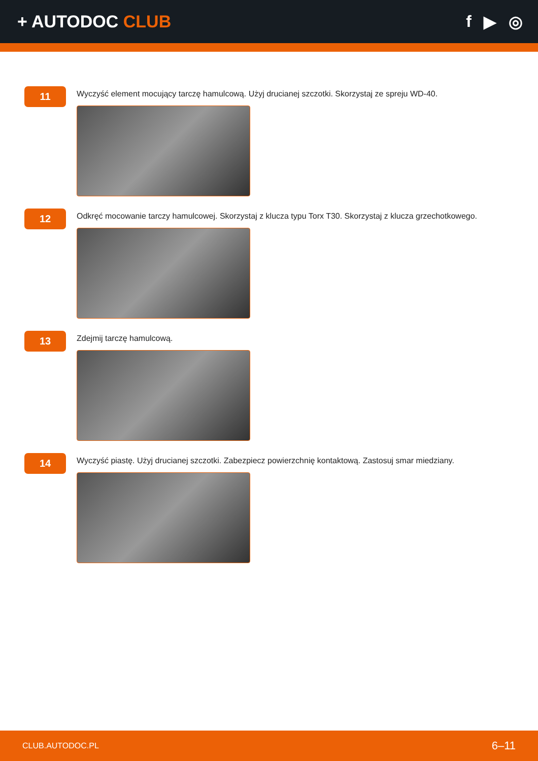+ AUTODOC CLUB f ▶ ◎
11
Wyczyść element mocujący tarczę hamulcową. Użyj drucianej szczotki. Skorzystaj ze spreju WD-40.
12
Odkręć mocowanie tarczy hamulcowej. Skorzystaj z klucza typu Torx T30. Skorzystaj z klucza grzechotkowego.
13
Zdejmij tarczę hamulcową.
14
Wyczyść piastę. Użyj drucianej szczotki. Zabezpiecz powierzchnię kontaktową. Zastosuj smar miedziany.
CLUB.AUTODOC.PL 6–11